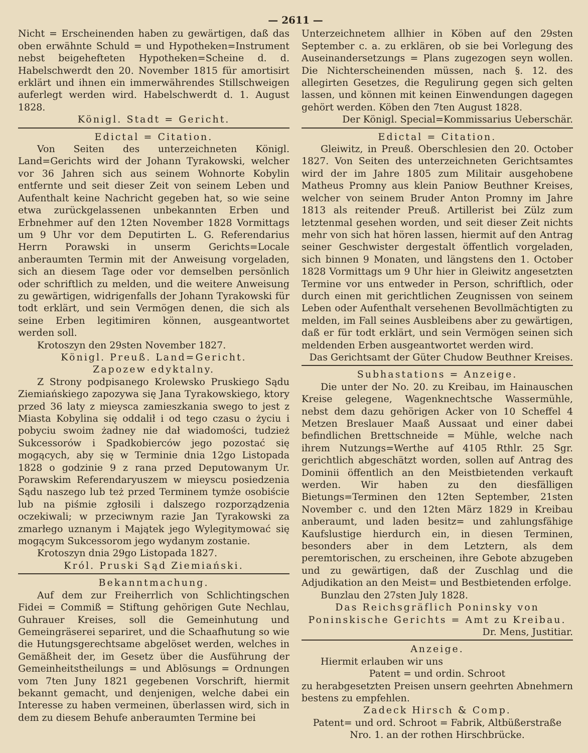— 2611 —
Nicht = Erscheinenden haben zu gewärtigen, daß das oben erwähnte Schuld = und Hypotheken=Instrument nebst beigehefteten Hypotheken=Scheine d. d. Habelschwerdt den 20. November 1815 für amortisirt erklärt und ihnen ein immerwährendes Stillschweigen auferlegt werden wird. Habelschwerdt d. 1. August 1828.
Königl. Stadt = Gericht.
Edictal = Citation.
Von Seiten des unterzeichneten Königl. Land=Gerichts wird der Johann Tyrakowski, welcher vor 36 Jahren sich aus seinem Wohnorte Kobylin entfernte und seit dieser Zeit von seinem Leben und Aufenthalt keine Nachricht gegeben hat, so wie seine etwa zurückgelassenen unbekannten Erben und Erbnehmer auf den 12ten November 1828 Vormittags um 9 Uhr vor dem Deputirten L. G. Referendarius Herrn Porawski in unserm Gerichts=Locale anberaumten Termin mit der Anweisung vorgeladen, sich an diesem Tage oder vor demselben persönlich oder schriftlich zu melden, und die weitere Anweisung zu gewärtigen, widrigenfalls der Johann Tyrakowski für todt erklärt, und sein Vermögen denen, die sich als seine Erben legitimiren können, ausgeantwortet werden soll.
Krotoszyn den 29sten November 1827.
Königl. Preuß. Land=Gericht.
Zapozew edyktalny.
Z Strony podpisanego Krolewsko Pruskiego Sądu Ziemiańskiego zapozywa się Jana Tyrakowskiego, ktory przed 36 laty z mieysca zamieszkania swego to jest z Miasta Kobylina się oddalił i od tego czasu o życiu i pobyciu swoim żadney nie dał wiadomości, tudzież Sukcessorów i Spadkobierców jego pozostać się mogących, aby się w Terminie dnia 12go Listopada 1828 o godzinie 9 z rana przed Deputowanym Ur. Porawskim Referendaryuszem w mieyscu posiedzenia Sądu naszego lub też przed Terminem tymże osobiście lub na piśmie zgłosili i dalszego rozporządzenia oczekiwali; w przeciwnym razie Jan Tyrakowski za zmarłego uznanym i Majątek jego Wylegitymować się mogącym Sukcessorom jego wydanym zostanie.
Krotoszyn dnia 29go Listopada 1827.
Król. Pruski Sąd Ziemiański.
Bekanntmachung.
Auf dem zur Freiherrlich von Schlichtingschen Fidei = Commiß = Stiftung gehörigen Gute Nechlau, Guhrauer Kreises, soll die Gemeinhutung und Gemeingräserei separiret, und die Schaafhutung so wie die Hutungsgerechtsame abgelöset werden, welches in Gemäßheit der, im Gesetz über die Ausführung der Gemeinheitstheilungs = und Ablösungs = Ordnungen vom 7ten Juny 1821 gegebenen Vorschrift, hiermit bekannt gemacht, und denjenigen, welche dabei ein Interesse zu haben vermeinen, überlassen wird, sich in dem zu diesem Behufe anberaumten Termine bei
Unterzeichnetem allhier in Köben auf den 29sten September c. a. zu erklären, ob sie bei Vorlegung des Auseinandersetzungs = Plans zugezogen seyn wollen. Die Nichterscheinenden müssen, nach §. 12. des allegirten Gesetzes, die Regulirung gegen sich gelten lassen, und können mit keinen Einwendungen dagegen gehört werden. Köben den 7ten August 1828.
Der Königl. Special=Kommissarius Ueberschär.
Edictal = Citation.
Gleiwitz, in Preuß. Oberschlesien den 20. October 1827. Von Seiten des unterzeichneten Gerichtsamtes wird der im Jahre 1805 zum Militair ausgehobene Matheus Promny aus klein Paniow Beuthner Kreises, welcher von seinem Bruder Anton Promny im Jahre 1813 als reitender Preuß. Artillerist bei Zülz zum letztenmal gesehen worden, und seit dieser Zeit nichts mehr von sich hat hören lassen, hiermit auf den Antrag seiner Geschwister dergestalt öffentlich vorgeladen, sich binnen 9 Monaten, und längstens den 1. October 1828 Vormittags um 9 Uhr hier in Gleiwitz angesetzten Termine vor uns entweder in Person, schriftlich, oder durch einen mit gerichtlichen Zeugnissen von seinem Leben oder Aufenthalt versehenen Bevollmächtigten zu melden, im Fall seines Ausbleibens aber zu gewärtigen, daß er für todt erklärt, und sein Vermögen seinen sich meldenden Erben ausgeantwortet werden wird.
Das Gerichtsamt der Güter Chudow Beuthner Kreises.
Subhastations = Anzeige.
Die unter der No. 20. zu Kreibau, im Hainauschen Kreise gelegene, Wagenknechtsche Wassermühle, nebst dem dazu gehörigen Acker von 10 Scheffel 4 Metzen Breslauer Maaß Aussaat und einer dabei befindlichen Brettschneide = Mühle, welche nach ihrem Nutzungs=Werthe auf 4105 Rthlr. 25 Sgr. gerichtlich abgeschätzt worden, sollen auf Antrag des Dominii öffentlich an den Meistbietenden verkauft werden. Wir haben zu den diesfälligen Bietungs=Terminen den 12ten September, 21sten November c. und den 12ten März 1829 in Kreibau anberaumt, und laden besitz= und zahlungsfähige Kaufslustige hierdurch ein, in diesen Terminen, besonders aber in dem Letztern, als dem peremtorischen, zu erscheinen, ihre Gebote abzugeben und zu gewärtigen, daß der Zuschlag und die Adjudikation an den Meist= und Bestbietenden erfolge.
Bunzlau den 27sten July 1828.
Das Reichsgräflich Poninsky von Poninskische Gerichts = Amt zu Kreibau.
Dr. Mens, Justitiar.
Anzeige.
Hiermit erlauben wir uns
Patent = und ordin. Schroot
zu herabgesetzten Preisen unsern geehrten Abnehmern bestens zu empfehlen.
Zadeck Hirsch & Comp.
Patent= und ord. Schroot = Fabrik, Altbüßerstraße Nro. 1. an der rothen Hirschbrücke.